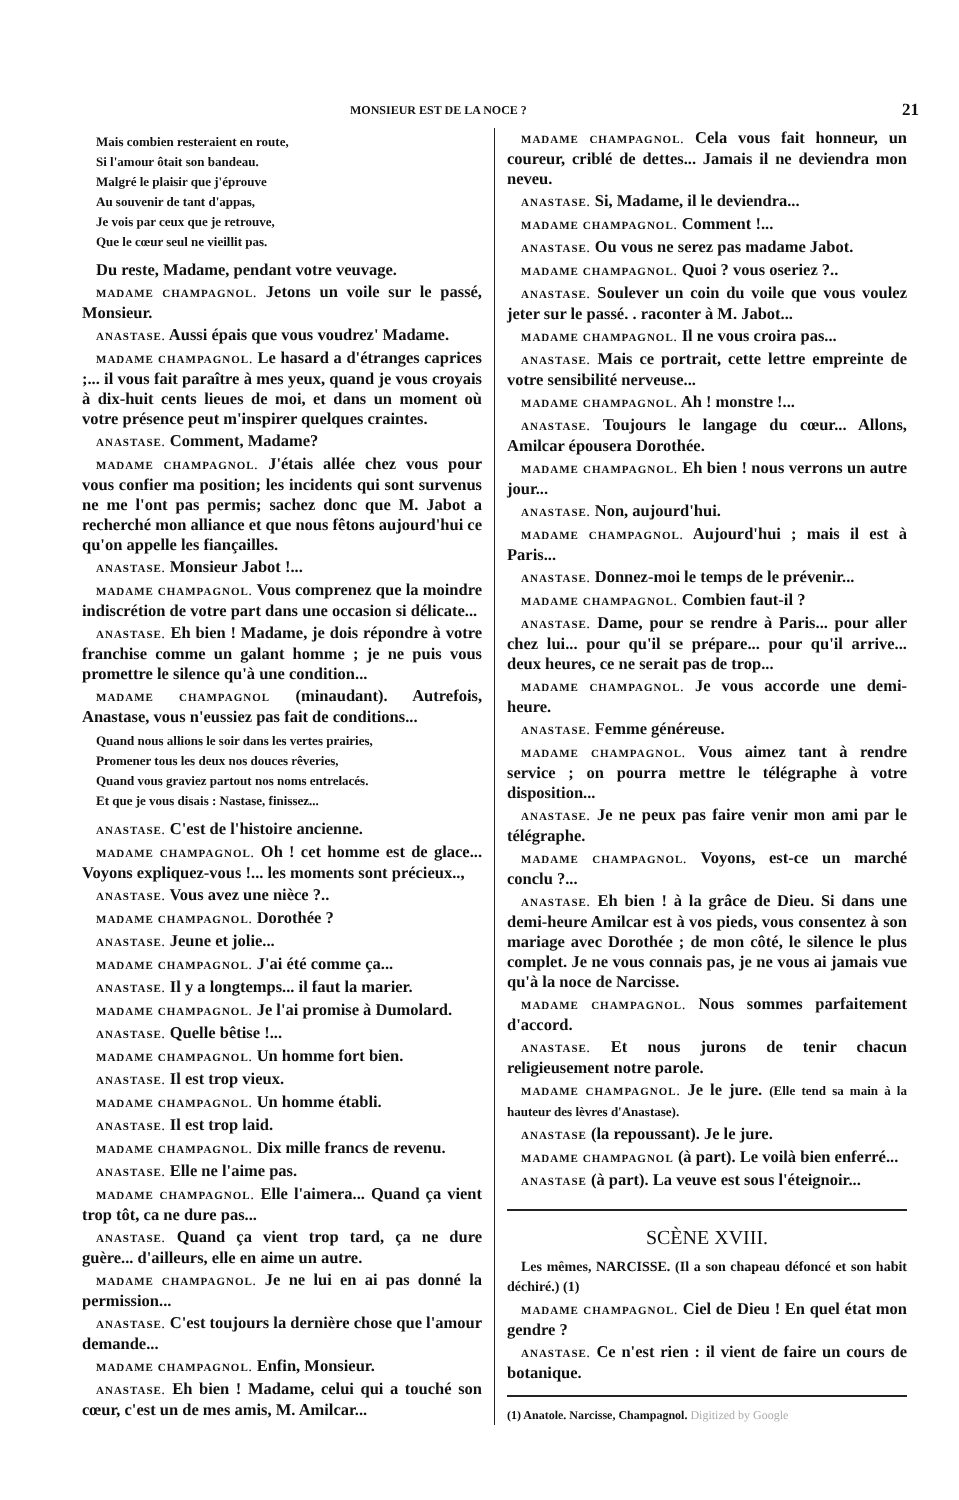MONSIEUR EST DE LA NOCE ? 21
Mais combien resteraient en route,
Si l'amour ôtait son bandeau.
Malgré le plaisir que j'éprouve
Au souvenir de tant d'appas,
Je vois par ceux que je retrouve,
Que le cœur seul ne vieillit pas.
Du reste, Madame, pendant votre veuvage.
MADAME CHAMPAGNOL. Jetons un voile sur le passé, Monsieur.
ANASTASE. Aussi épais que vous voudrez' Madame.
MADAME CHAMPAGNOL. Le hasard a d'étranges caprices ;... il vous fait paraître à mes yeux, quand je vous croyais à dix-huit cents lieues de moi, et dans un moment où votre présence peut m'inspirer quelques craintes.
ANASTASE. Comment, Madame?
MADAME CHAMPAGNOL. J'étais allée chez vous pour vous confier ma position; les incidents qui sont survenus ne me l'ont pas permis; sachez donc que M. Jabot a recherché mon alliance et que nous fêtons aujourd'hui ce qu'on appelle les fiançailles.
ANASTASE. Monsieur Jabot !...
MADAME CHAMPAGNOL. Vous comprenez que la moindre indiscrétion de votre part dans une occasion si délicate...
ANASTASE. Eh bien ! Madame, je dois répondre à votre franchise comme un galant homme ; je ne puis vous promettre le silence qu'à une condition...
MADAME CHAMPAGNOL (minaudant). Autrefois, Anastase, vous n'eussiez pas fait de conditions...
Quand nous allions le soir dans les vertes prairies,
Promener tous les deux nos douces rêveries,
Quand vous graviez partout nos noms entrelacés.
Et que je vous disais : Nastase, finissez...
ANASTASE. C'est de l'histoire ancienne.
MADAME CHAMPAGNOL. Oh ! cet homme est de glace... Voyons expliquez-vous !... les moments sont précieux..,
ANASTASE. Vous avez une nièce ?..
MADAME CHAMPAGNOL. Dorothée ?
ANASTASE. Jeune et jolie...
MADAME CHAMPAGNOL. J'ai été comme ça...
ANASTASE. Il y a longtemps... il faut la marier.
MADAME CHAMPAGNOL. Je l'ai promise à Dumolard.
ANASTASE. Quelle bêtise !...
MADAME CHAMPAGNOL. Un homme fort bien.
ANASTASE. Il est trop vieux.
MADAME CHAMPAGNOL. Un homme établi.
ANASTASE. Il est trop laid.
MADAME CHAMPAGNOL. Dix mille francs de revenu.
ANASTASE. Elle ne l'aime pas.
MADAME CHAMPAGNOL. Elle l'aimera... Quand ça vient trop tôt, ca ne dure pas...
ANASTASE. Quand ça vient trop tard, ça ne dure guère... d'ailleurs, elle en aime un autre.
MADAME CHAMPAGNOL. Je ne lui en ai pas donné la permission...
ANASTASE. C'est toujours la dernière chose que l'amour demande...
MADAME CHAMPAGNOL. Enfin, Monsieur.
ANASTASE. Eh bien ! Madame, celui qui a touché son cœur, c'est un de mes amis, M. Amilcar...
MADAME CHAMPAGNOL. Cela vous fait honneur, un coureur, criblé de dettes... Jamais il ne deviendra mon neveu.
ANASTASE. Si, Madame, il le deviendra...
MADAME CHAMPAGNOL. Comment !...
ANASTASE. Ou vous ne serez pas madame Jabot.
MADAME CHAMPAGNOL. Quoi ? vous oseriez ?..
ANASTASE. Soulever un coin du voile que vous voulez jeter sur le passé. . raconter à M. Jabot...
MADAME CHAMPAGNOL. Il ne vous croira pas...
ANASTASE. Mais ce portrait, cette lettre empreinte de votre sensibilité nerveuse...
MADAME CHAMPAGNOL. Ah ! monstre !...
ANASTASE. Toujours le langage du cœur... Allons, Amilcar épousera Dorothée.
MADAME CHAMPAGNOL. Eh bien ! nous verrons un autre jour...
ANASTASE. Non, aujourd'hui.
MADAME CHAMPAGNOL. Aujourd'hui ; mais il est à Paris...
ANASTASE. Donnez-moi le temps de le prévenir...
MADAME CHAMPAGNOL. Combien faut-il ?
ANASTASE. Dame, pour se rendre à Paris... pour aller chez lui... pour qu'il se prépare... pour qu'il arrive... deux heures, ce ne serait pas de trop...
MADAME CHAMPAGNOL. Je vous accorde une demi-heure.
ANASTASE. Femme généreuse.
MADAME CHAMPAGNOL. Vous aimez tant à rendre service ; on pourra mettre le télégraphe à votre disposition...
ANASTASE. Je ne peux pas faire venir mon ami par le télégraphe.
MADAME CHAMPAGNOL. Voyons, est-ce un marché conclu ?...
ANASTASE. Eh bien ! à la grâce de Dieu. Si dans une demi-heure Amilcar est à vos pieds, vous consentez à son mariage avec Dorothée ; de mon côté, le silence le plus complet. Je ne vous connais pas, je ne vous ai jamais vue qu'à la noce de Narcisse.
MADAME CHAMPAGNOL. Nous sommes parfaitement d'accord.
ANASTASE. Et nous jurons de tenir chacun religieusement notre parole.
MADAME CHAMPAGNOL. Je le jure. (Elle tend sa main à la hauteur des lèvres d'Anastase).
ANASTASE (la repoussant). Je le jure.
MADAME CHAMPAGNOL (à part). Le voilà bien enferré...
ANASTASE (à part). La veuve est sous l'éteignoir...
SCÈNE XVIII.
Les mêmes, NARCISSE. (Il a son chapeau défoncé et son habit déchiré.) (1)
MADAME CHAMPAGNOL. Ciel de Dieu ! En quel état mon gendre ?
ANASTASE. Ce n'est rien : il vient de faire un cours de botanique.
(1) Anatole. Narcisse, Champagnol. Digitized by Google